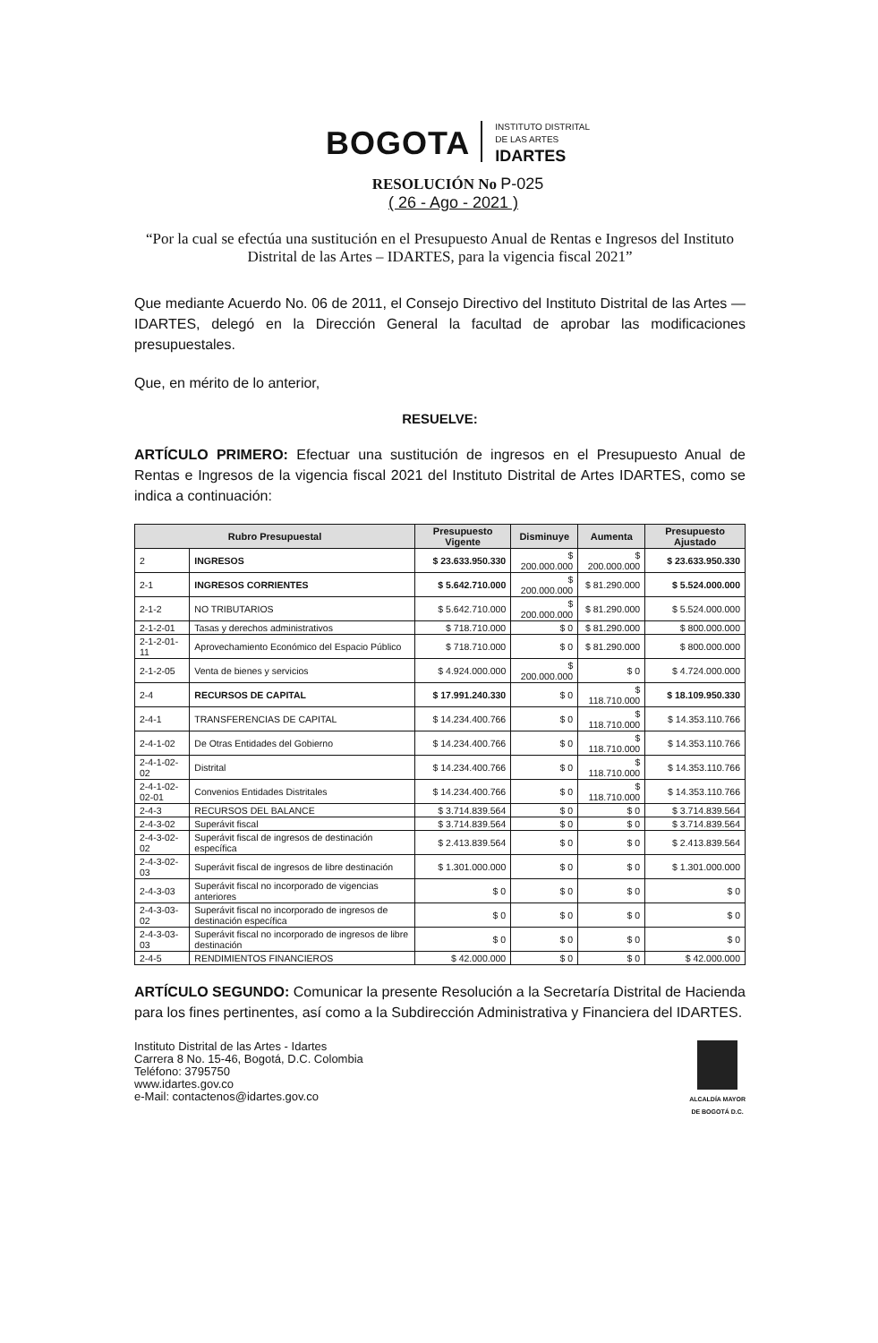BOGOTA
INSTITUTO DISTRITAL
DE LAS ARTES
IDARTES
RESOLUCIÓN No P-025
( 26 - Ago - 2021 )
“Por la cual se efectúa una sustitución en el Presupuesto Anual de Rentas e Ingresos del Instituto Distrital de las Artes – IDARTES, para la vigencia fiscal 2021”
Que mediante Acuerdo No. 06 de 2011, el Consejo Directivo del Instituto Distrital de las Artes — IDARTES, delegó en la Dirección General la facultad de aprobar las modificaciones presupuestales.
Que, en mérito de lo anterior,
RESUELVE:
ARTÍCULO PRIMERO: Efectuar una sustitución de ingresos en el Presupuesto Anual de Rentas e Ingresos de la vigencia fiscal 2021 del Instituto Distrital de Artes IDARTES, como se indica a continuación:
| Rubro Presupuestal | | Presupuesto Vigente | Disminuye | Aumenta | Presupuesto Ajustado |
| --- | --- | --- | --- | --- | --- |
| 2 | INGRESOS | $ 23.633.950.330 | $ 200.000.000 | $ 200.000.000 | $ 23.633.950.330 |
| 2-1 | INGRESOS CORRIENTES | $ 5.642.710.000 | $ 200.000.000 | $ 81.290.000 | $ 5.524.000.000 |
| 2-1-2 | NO TRIBUTARIOS | $ 5.642.710.000 | $ 200.000.000 | $ 81.290.000 | $ 5.524.000.000 |
| 2-1-2-01 | Tasas y derechos administrativos | $ 718.710.000 | $ 0 | $ 81.290.000 | $ 800.000.000 |
| 2-1-2-01-11 | Aprovechamiento Económico del Espacio Público | $ 718.710.000 | $ 0 | $ 81.290.000 | $ 800.000.000 |
| 2-1-2-05 | Venta de bienes y servicios | $ 4.924.000.000 | $ 200.000.000 | $ 0 | $ 4.724.000.000 |
| 2-4 | RECURSOS DE CAPITAL | $ 17.991.240.330 | $ 0 | $ 118.710.000 | $ 18.109.950.330 |
| 2-4-1 | TRANSFERENCIAS DE CAPITAL | $ 14.234.400.766 | $ 0 | $ 118.710.000 | $ 14.353.110.766 |
| 2-4-1-02 | De Otras Entidades del Gobierno | $ 14.234.400.766 | $ 0 | $ 118.710.000 | $ 14.353.110.766 |
| 2-4-1-02-02 | Distrital | $ 14.234.400.766 | $ 0 | $ 118.710.000 | $ 14.353.110.766 |
| 2-4-1-02-02-01 | Convenios Entidades Distritales | $ 14.234.400.766 | $ 0 | $ 118.710.000 | $ 14.353.110.766 |
| 2-4-3 | RECURSOS DEL BALANCE | $ 3.714.839.564 | $ 0 | $ 0 | $ 3.714.839.564 |
| 2-4-3-02 | Superávit fiscal | $ 3.714.839.564 | $ 0 | $ 0 | $ 3.714.839.564 |
| 2-4-3-02-02 | Superávit fiscal de ingresos de destinación específica | $ 2.413.839.564 | $ 0 | $ 0 | $ 2.413.839.564 |
| 2-4-3-02-03 | Superávit fiscal de ingresos de libre destinación | $ 1.301.000.000 | $ 0 | $ 0 | $ 1.301.000.000 |
| 2-4-3-03 | Superávit fiscal no incorporado de vigencias anteriores | $ 0 | $ 0 | $ 0 | $ 0 |
| 2-4-3-03-02 | Superávit fiscal no incorporado de ingresos de destinación específica | $ 0 | $ 0 | $ 0 | $ 0 |
| 2-4-3-03-03 | Superávit fiscal no incorporado de ingresos de libre destinación | $ 0 | $ 0 | $ 0 | $ 0 |
| 2-4-5 | RENDIMIENTOS FINANCIEROS | $ 42.000.000 | $ 0 | $ 0 | $ 42.000.000 |
ARTÍCULO SEGUNDO: Comunicar la presente Resolución a la Secretaría Distrital de Hacienda para los fines pertinentes, así como a la Subdirección Administrativa y Financiera del IDARTES.
Instituto Distrital de las Artes - Idartes
Carrera 8 No. 15-46, Bogotá, D.C. Colombia
Teléfono: 3795750
www.idartes.gov.co
e-Mail: contactenos@idartes.gov.co
ALCALDÍA MAYOR
DE BOGOTÁ D.C.